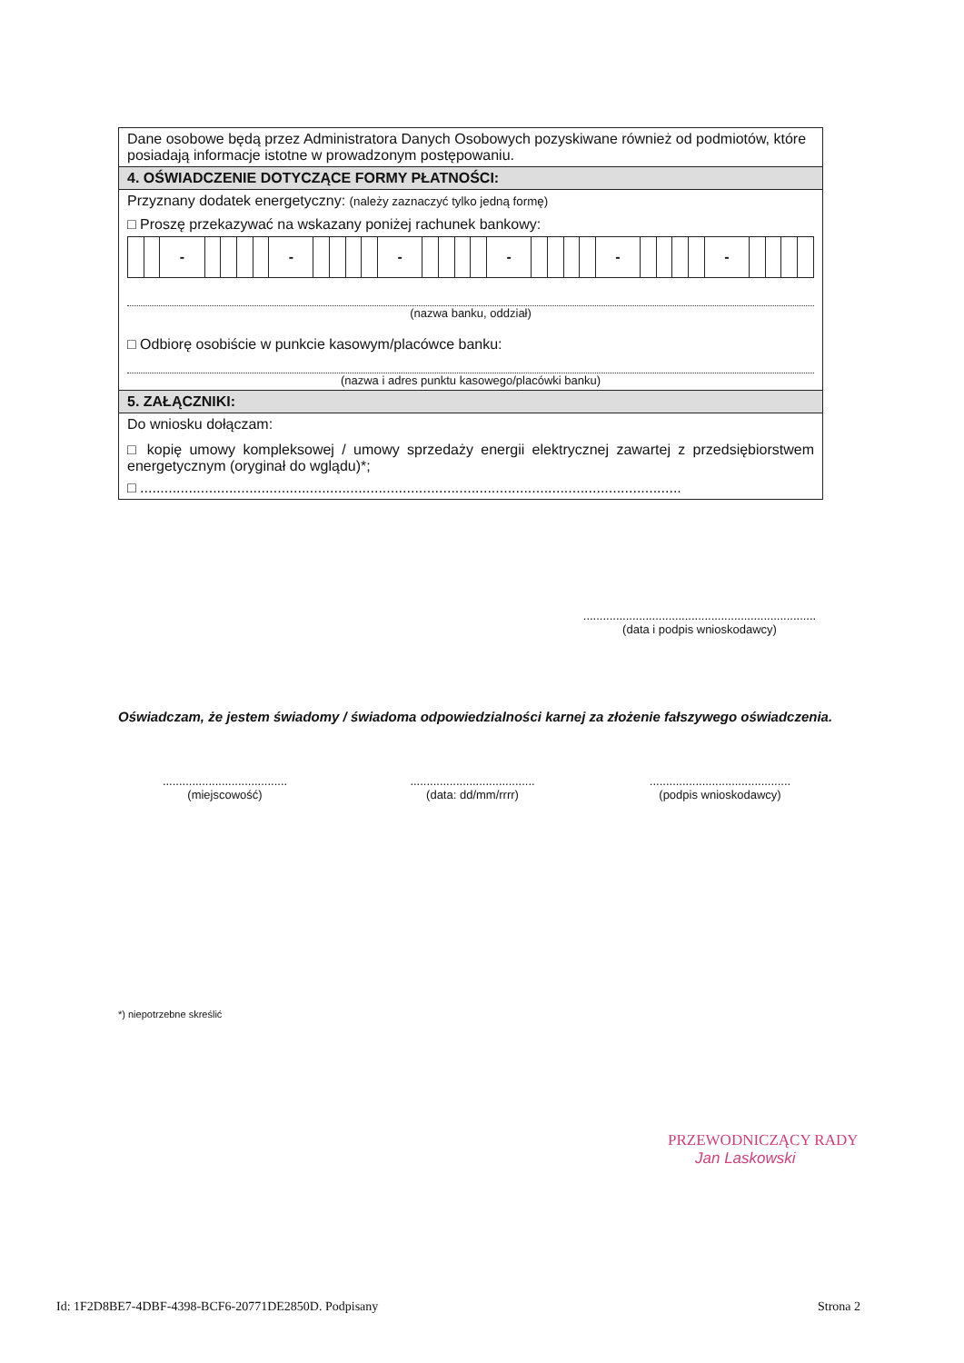Dane osobowe będą przez Administratora Danych Osobowych pozyskiwane również od podmiotów, które posiadają informacje istotne w prowadzonym postępowaniu.
4. OŚWIADCZENIE DOTYCZĄCE FORMY PŁATNOŚCI:
Przyznany dodatek energetyczny: (należy zaznaczyć tylko jedną formę)
□ Proszę przekazywać na wskazany poniżej rachunek bankowy:
| | | - | | | | | - | | | | | - | | | | | - | | | | | - | | | | | - | | | | |
(nazwa banku, oddział)
□ Odbiorę osobiście w punkcie kasowym/placówce banku:
(nazwa i adres punktu kasowego/placówki banku)
5. ZAŁĄCZNIKI:
Do wniosku dołączam:
□ kopię umowy kompleksowej / umowy sprzedaży energii elektrycznej zawartej z przedsiębiorstwem energetycznym (oryginał do wglądu)*;
□ ......................................................................................................................................
.......................................................................
(data i podpis wnioskodawcy)
Oświadczam, że jestem świadomy / świadoma odpowiedzialności karnej za złożenie fałszywego oświadczenia.
......................................
(miejscowość)
......................................
(data: dd/mm/rrrr)
...........................................
(podpis wnioskodawcy)
*) niepotrzebne skreślić
PRZEWODNICZĄCY RADY
Jan Laskowski
Id: 1F2D8BE7-4DBF-4398-BCF6-20771DE2850D. Podpisany
Strona 2